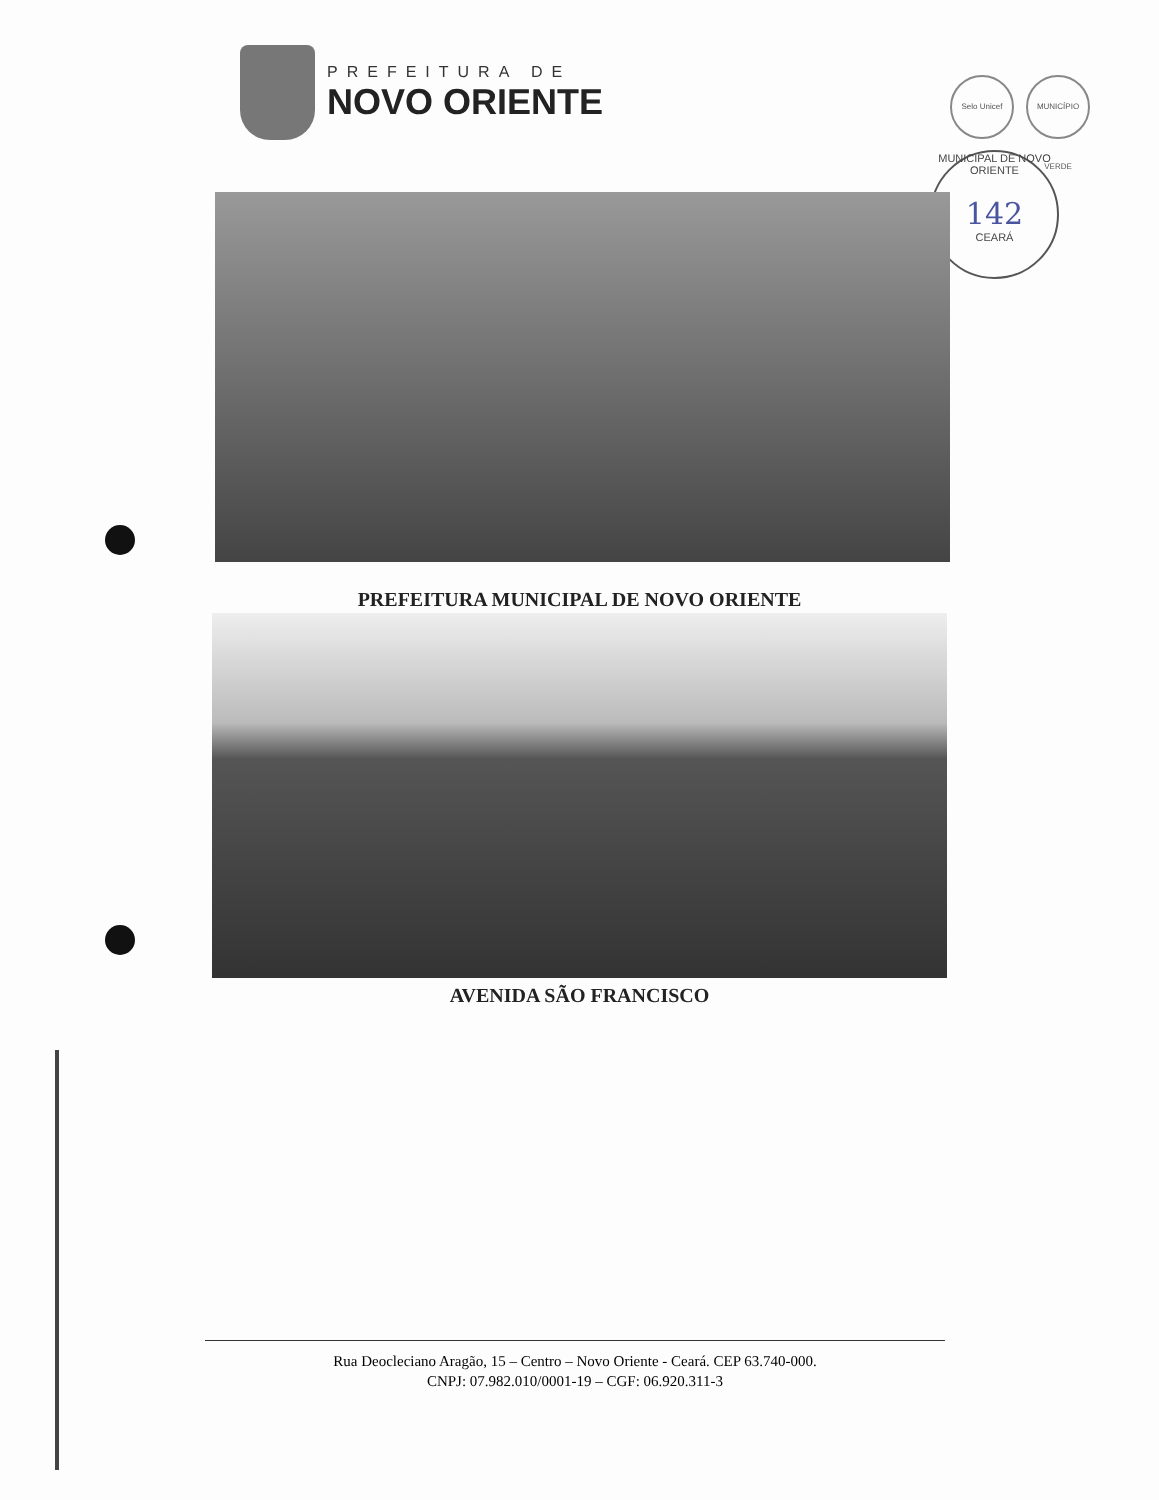PREFEITURA DE
NOVO ORIENTE
Selo Unicef MUNICÍPIO VERDE
MUNICIPAL DE NOVO ORIENTE
142
CEARÁ
PREFEITURA MUNICIPAL DE NOVO ORIENTE
AVENIDA SÃO FRANCISCO
Rua Deocleciano Aragão, 15 – Centro – Novo Oriente - Ceará. CEP 63.740-000.
CNPJ: 07.982.010/0001-19 – CGF: 06.920.311-3